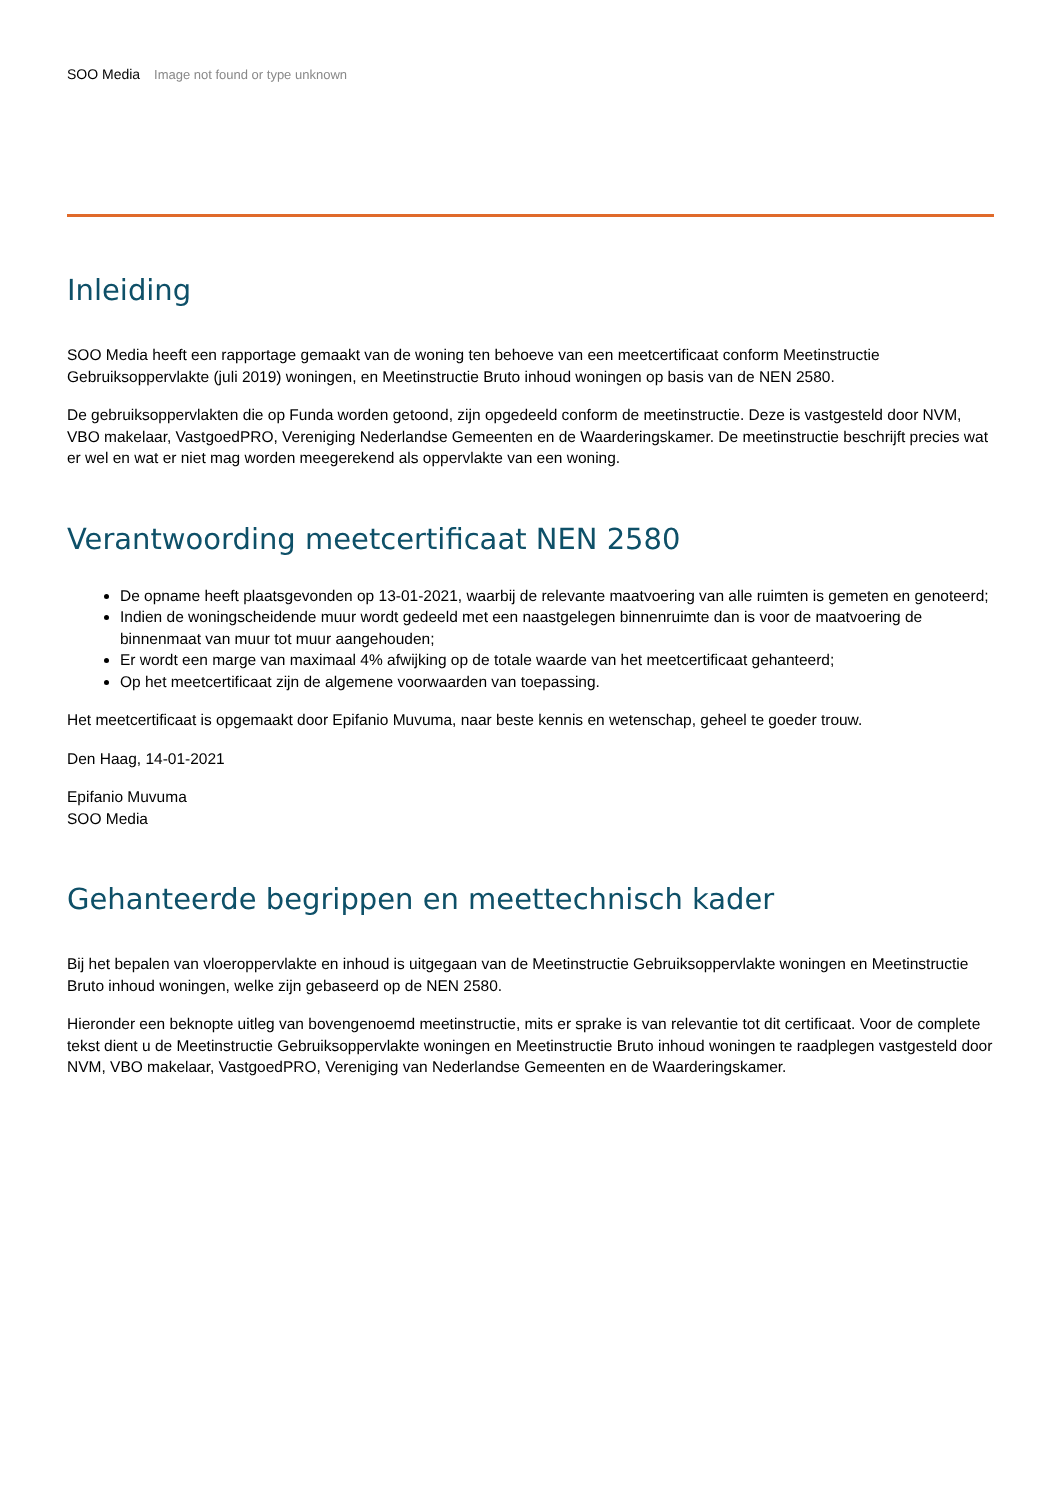SOO Media Image not found or type unknown
Inleiding
SOO Media heeft een rapportage gemaakt van de woning ten behoeve van een meetcertificaat conform Meetinstructie Gebruiksoppervlakte (juli 2019) woningen, en Meetinstructie Bruto inhoud woningen op basis van de NEN 2580.
De gebruiksoppervlakten die op Funda worden getoond, zijn opgedeeld conform de meetinstructie. Deze is vastgesteld door NVM, VBO makelaar, VastgoedPRO, Vereniging Nederlandse Gemeenten en de Waarderingskamer. De meetinstructie beschrijft precies wat er wel en wat er niet mag worden meegerekend als oppervlakte van een woning.
Verantwoording meetcertificaat NEN 2580
De opname heeft plaatsgevonden op 13-01-2021, waarbij de relevante maatvoering van alle ruimten is gemeten en genoteerd;
Indien de woningscheidende muur wordt gedeeld met een naastgelegen binnenruimte dan is voor de maatvoering de binnenmaat van muur tot muur aangehouden;
Er wordt een marge van maximaal 4% afwijking op de totale waarde van het meetcertificaat gehanteerd;
Op het meetcertificaat zijn de algemene voorwaarden van toepassing.
Het meetcertificaat is opgemaakt door Epifanio Muvuma, naar beste kennis en wetenschap, geheel te goeder trouw.
Den Haag, 14-01-2021
Epifanio Muvuma
SOO Media
Gehanteerde begrippen en meettechnisch kader
Bij het bepalen van vloeroppervlakte en inhoud is uitgegaan van de Meetinstructie Gebruiksoppervlakte woningen en Meetinstructie Bruto inhoud woningen, welke zijn gebaseerd op de NEN 2580.
Hieronder een beknopte uitleg van bovengenoemd meetinstructie, mits er sprake is van relevantie tot dit certificaat. Voor de complete tekst dient u de Meetinstructie Gebruiksoppervlakte woningen en Meetinstructie Bruto inhoud woningen te raadplegen vastgesteld door NVM, VBO makelaar, VastgoedPRO, Vereniging van Nederlandse Gemeenten en de Waarderingskamer.